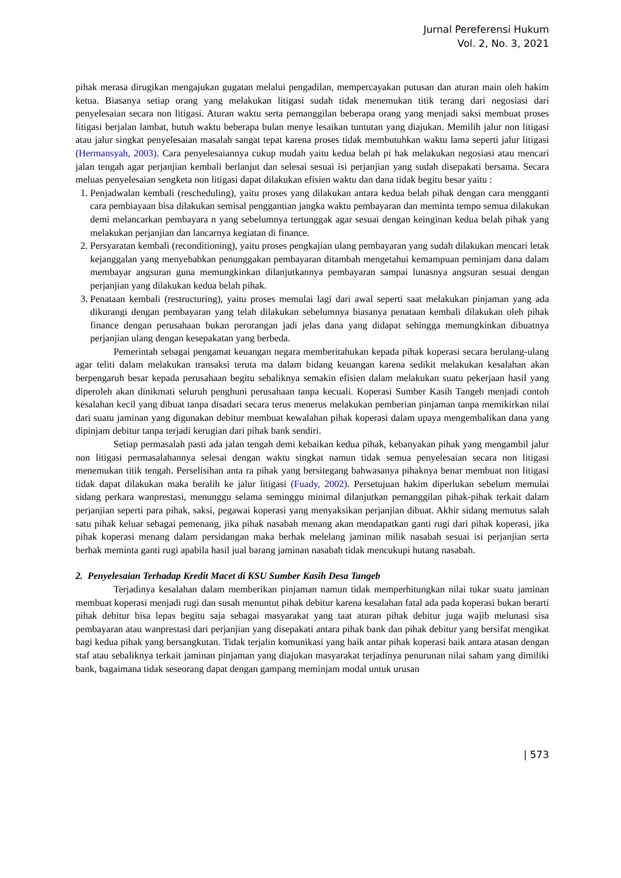Jurnal Pereferensi Hukum
Vol. 2, No. 3, 2021
pihak merasa dirugikan mengajukan gugatan melalui pengadilan, mempercayakan putusan dan aturan main oleh hakim ketua. Biasanya setiap orang yang melakukan litigasi sudah tidak menemukan titik terang dari negosiasi dari penyelesaian secara non litigasi. Aturan waktu serta pemanggilan beberapa orang yang menjadi saksi membuat proses litigasi berjalan lambat, butuh waktu beberapa bulan menye lesaikan tuntutan yang diajukan. Memilih jalur non litigasi atau jalur singkat penyelesaian masalah sangat tepat karena proses tidak membutuhkan waktu lama seperti jalur litigasi (Hermansyah, 2003). Cara penyelesaiannya cukup mudah yaitu kedua belah pi hak melakukan negosiasi atau mencari jalan tengah agar perjanjian kembali berlanjut dan selesai sesuai isi perjanjian yang sudah disepakati bersama. Secara meluas penyelesaian sengketa non litigasi dapat dilakukan efisien waktu dan dana tidak begitu besar yaitu :
1. Penjadwalan kembali (rescheduling), yaitu proses yang dilakukan antara kedua belah pihak dengan cara mengganti cara pembiayaan bisa dilakukan semisal penggantian jangka waktu pembayaran dan meminta tempo semua dilakukan demi melancarkan pembayara n yang sebelumnya tertunggak agar sesuai dengan keinginan kedua belah pihak yang melakukan perjanjian dan lancarnya kegiatan di finance.
2. Persyaratan kembali (reconditioning), yaitu proses pengkajian ulang pembayaran yang sudah dilakukan mencari letak kejanggalan yang menyebabkan penunggakan pembayaran ditambah mengetahui kemampuan peminjam dana dalam membayar angsuran guna memungkinkan dilanjutkannya pembayaran sampai lunasnya angsuran sesuai dengan perjanjian yang dilakukan kedua belah pihak.
3. Penataan kembali (restructuring), yaitu proses memulai lagi dari awal seperti saat melakukan pinjaman yang ada dikurangi dengan pembayaran yang telah dilakukan sebelumnya biasanya penataan kembali dilakukan oleh pihak finance dengan perusahaan bukan perorangan jadi jelas dana yang didapat sehingga memungkinkan dibuatnya perjanjian ulang dengan kesepakatan yang berbeda.
Pemerintah sebagai pengamat keuangan negara memberitahukan kepada pihak koperasi secara berulang-ulang agar teliti dalam melakukan transaksi teruta ma dalam bidang keuangan karena sedikit melakukan kesalahan akan berpengaruh besar kepada perusahaan begitu sebaliknya semakin efisien dalam melakukan suatu pekerjaan hasil yang diperoleh akan dinikmati seluruh penghuni perusahaan tanpa kecuali. Koperasi Sumber Kasih Tangeb menjadi contoh kesalahan kecil yang dibuat tanpa disadari secara terus menerus melakukan pemberian pinjaman tanpa memikirkan nilai dari suatu jaminan yang digunakan debitur membuat kewalahan pihak koperasi dalam upaya mengembalikan dana yang dipinjam debitur tanpa terjadi kerugian dari pihak bank sendiri.
Setiap permasalah pasti ada jalan tengah demi kebaikan kedua pihak, kebanyakan pihak yang mengambil jalur non litigasi permasalahannya selesai dengan waktu singkat namun tidak semua penyelesaian secara non litigasi menemukan titik tengah. Perselisihan anta ra pihak yang bersitegang bahwasanya pihaknya benar membuat non litigasi tidak dapat dilakukan maka beralih ke jalur litigasi (Fuady, 2002). Persetujuan hakim diperlukan sebelum memulai sidang perkara wanprestasi, menunggu selama seminggu minimal dilanjutkan pemanggilan pihak-pihak terkait dalam perjanjian seperti para pihak, saksi, pegawai koperasi yang menyaksikan perjanjian dibuat. Akhir sidang memutus salah satu pihak keluar sebagai pemenang, jika pihak nasabah menang akan mendapatkan ganti rugi dari pihak koperasi, jika pihak koperasi menang dalam persidangan maka berhak melelang jaminan milik nasabah sesuai isi perjanjian serta berhak meminta ganti rugi apabila hasil jual barang jaminan nasabah tidak mencukupi hutang nasabah.
2. Penyelesaian Terhadap Kredit Macet di KSU Sumber Kasih Desa Tangeb
Terjadinya kesalahan dalam memberikan pinjaman namun tidak memperhitungkan nilai tukar suatu jaminan membuat koperasi menjadi rugi dan susah menuntut pihak debitur karena kesalahan fatal ada pada koperasi bukan berarti pihak debitur bisa lepas begitu saja sebagai masyarakat yang taat aturan pihak debitur juga wajib melunasi sisa pembayaran atau wanprestasi dari perjanjian yang disepakati antara pihak bank dan pihak debitur yang bersifat mengikat bagi kedua pihak yang bersangkutan. Tidak terjalin komunikasi yang baik antar pihak koperasi baik antara atasan dengan staf atau sebaliknya terkait jaminan pinjaman yang diajukan masyarakat terjadinya penurunan nilai saham yang dimiliki bank, bagaimana tidak seseorang dapat dengan gampang meminjam modal untuk urusan
| 573